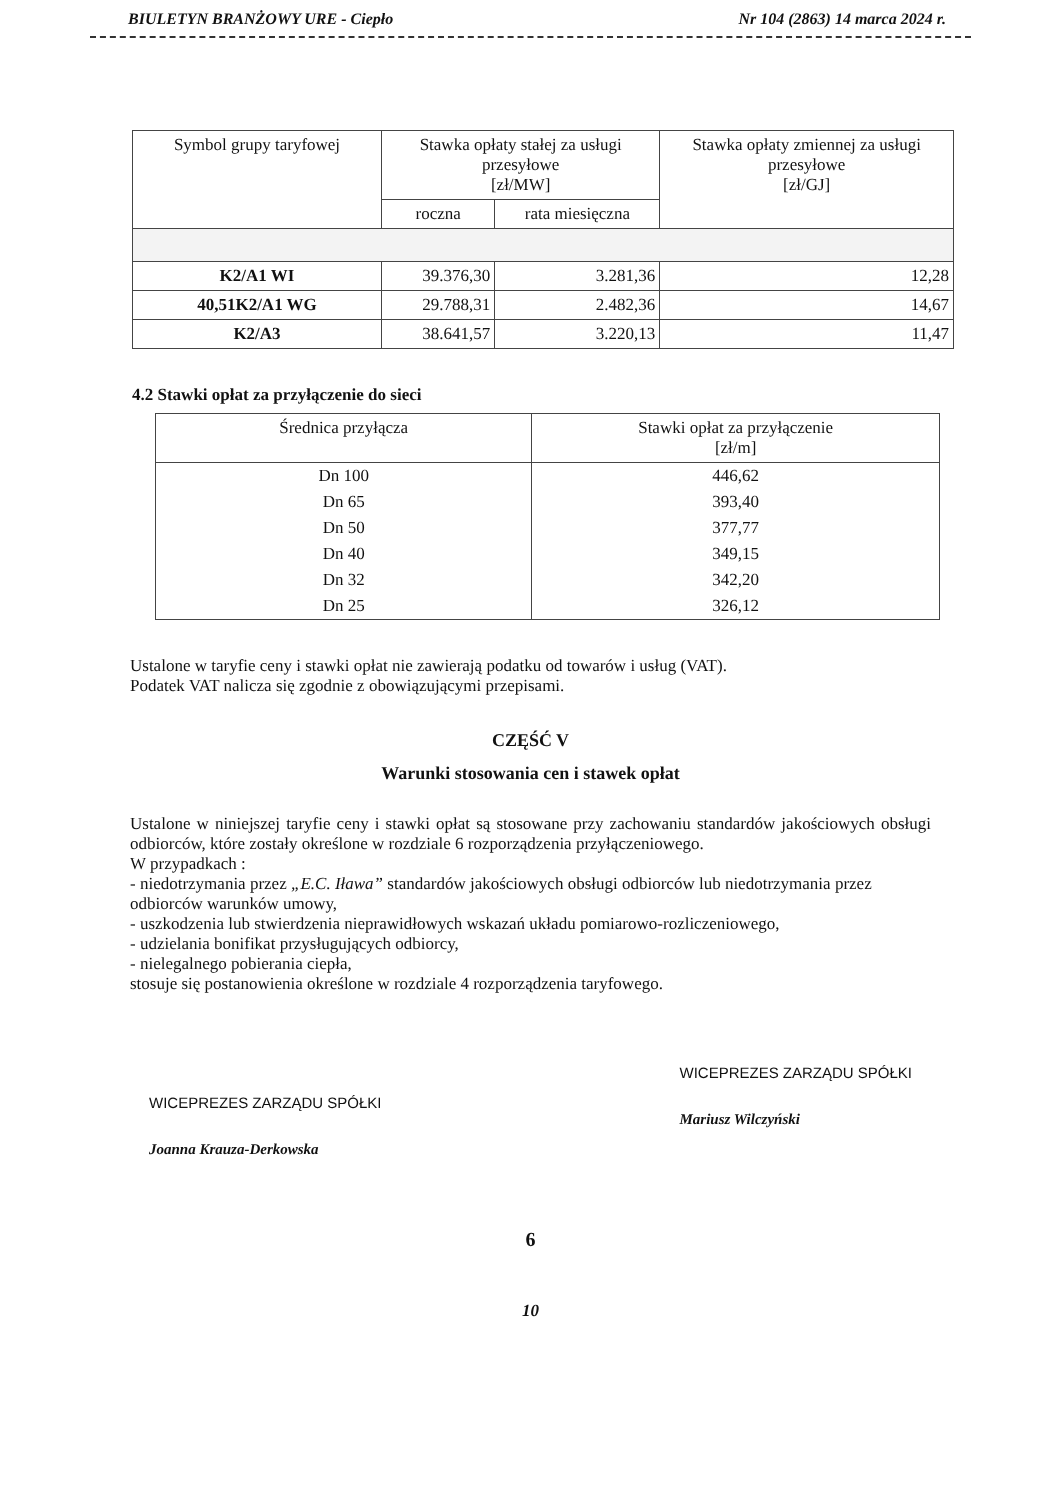BIULETYN BRANŻOWY URE - Ciepło Nr 104 (2863) 14 marca 2024 r.
| Symbol grupy taryfowej | Stawka opłaty stałej za usługi przesyłowe [zł/MW] | | Stawka opłaty zmiennej za usługi przesyłowe [zł/GJ] |
| --- | --- | --- | --- |
| | roczna | rata miesięczna | |
| K2/A1 WI | 39.376,30 | 3.281,36 | 12,28 |
| 40,51K2/A1 WG | 29.788,31 | 2.482,36 | 14,67 |
| K2/A3 | 38.641,57 | 3.220,13 | 11,47 |
4.2 Stawki opłat za przyłączenie do sieci
| Średnica przyłącza | Stawki opłat za przyłączenie [zł/m] |
| --- | --- |
| Dn 100 | 446,62 |
| Dn 65 | 393,40 |
| Dn 50 | 377,77 |
| Dn 40 | 349,15 |
| Dn 32 | 342,20 |
| Dn 25 | 326,12 |
Ustalone w taryfie ceny i stawki opłat nie zawierają podatku od towarów i usług (VAT).
Podatek VAT nalicza się zgodnie z obowiązującymi przepisami.
CZĘŚĆ V
Warunki stosowania cen i stawek opłat
Ustalone w niniejszej taryfie ceny i stawki opłat są stosowane przy zachowaniu standardów jakościowych obsługi odbiorców, które zostały określone w rozdziale 6 rozporządzenia przyłączeniowego.
W przypadkach :
- niedotrzymania przez „E.C. Iława” standardów jakościowych obsługi odbiorców lub niedotrzymania przez odbiorców warunków umowy,
- uszkodzenia lub stwierdzenia nieprawidłowych wskazań układu pomiarowo-rozliczeniowego,
- udzielania bonifikat przysługujących odbiorcy,
- nielegalnego pobierania ciepła,
stosuje się postanowienia określone w rozdziale 4 rozporządzenia taryfowego.
WICEPREZES ZARZĄDU SPÓŁKI
Joanna Krauza-Derkowska
WICEPREZES ZARZĄDU SPÓŁKI
Mariusz Wilczyński
6
10